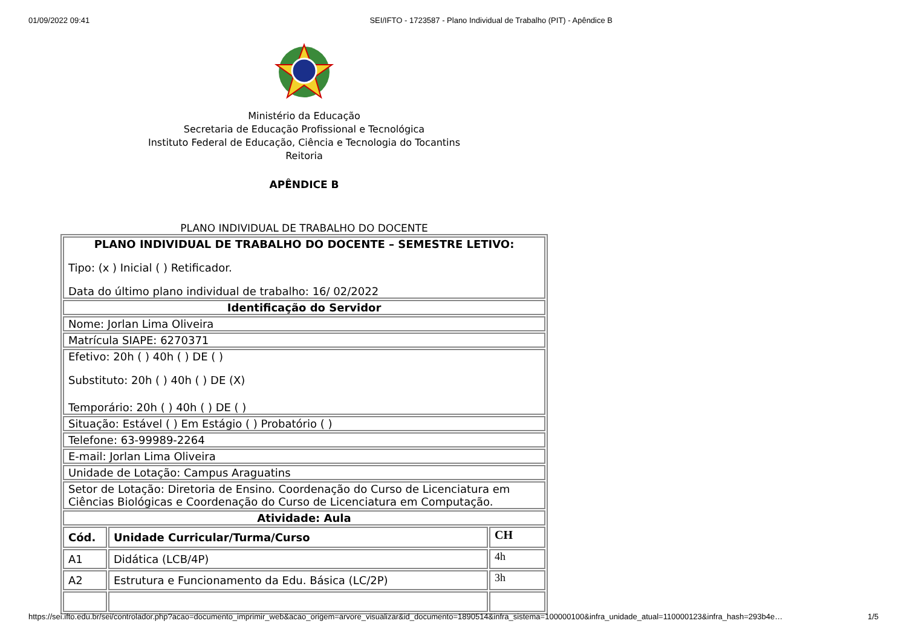01/09/2022 09:41 SEI/IFTO - 1723587 - Plano Individual de Trabalho (PIT) - Apêndice B
Ministério da Educação
Secretaria de Educação Profissional e Tecnológica
Instituto Federal de Educação, Ciência e Tecnologia do Tocantins
Reitoria
APÊNDICE B
PLANO INDIVIDUAL DE TRABALHO DO DOCENTE
| PLANO INDIVIDUAL DE TRABALHO DO DOCENTE – SEMESTRE LETIVO: Tipo: (x ) Inicial ( ) Retificador. Data do último plano individual de trabalho: 16/ 02/2022 | | |
| Identificação do Servidor | | |
| Nome: Jorlan Lima Oliveira | | |
| Matrícula SIAPE: 6270371 | | |
| Efetivo: 20h ( ) 40h ( ) DE ( ) Substituto: 20h ( ) 40h ( ) DE (X) Temporário: 20h ( ) 40h ( ) DE ( ) | | |
| Situação: Estável ( ) Em Estágio ( ) Probatório ( ) | | |
| Telefone: 63-99989-2264 | | |
| E-mail: Jorlan Lima Oliveira | | |
| Unidade de Lotação: Campus Araguatins | | |
| Setor de Lotação: Diretoria de Ensino. Coordenação do Curso de Licenciatura em Ciências Biológicas e Coordenação do Curso de Licenciatura em Computação. | | |
| Atividade: Aula | | |
| Cód. | Unidade Curricular/Turma/Curso | CH |
| A1 | Didática (LCB/4P) | 4h |
| A2 | Estrutura e Funcionamento da Edu. Básica (LC/2P) | 3h |
https://sei.ifto.edu.br/sei/controlador.php?acao=documento_imprimir_web&acao_origem=arvore_visualizar&id_documento=1890514&infra_sistema=100000100&infra_unidade_atual=110000123&infra_hash=293b4e… 1/5